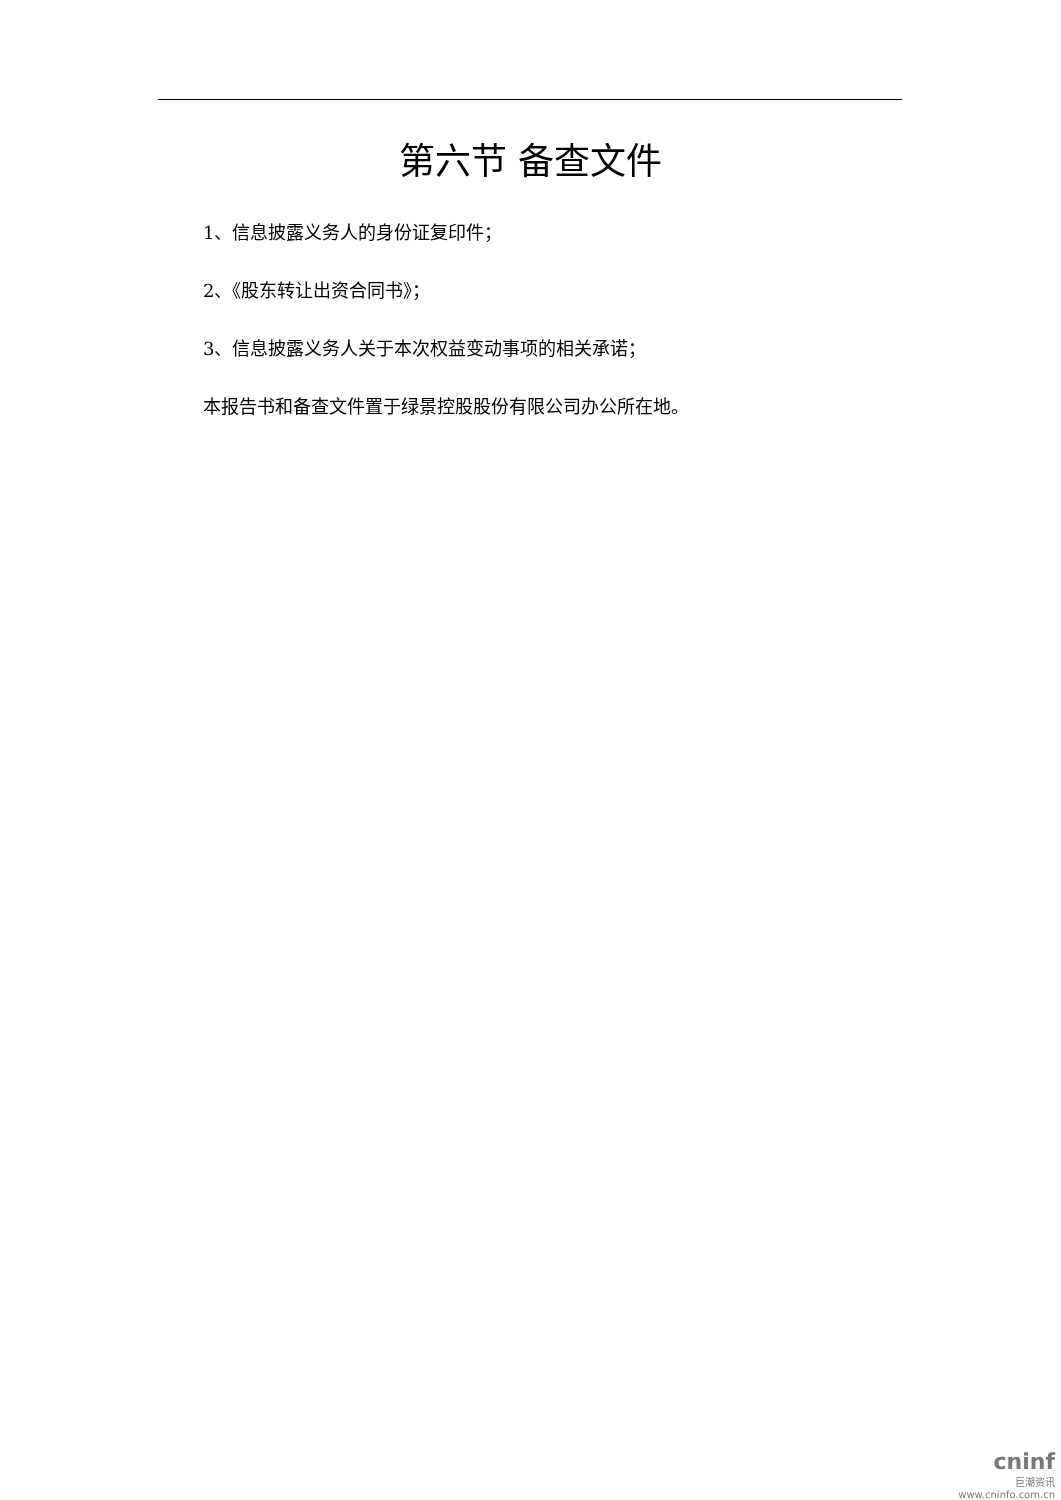第六节 备查文件
1、信息披露义务人的身份证复印件；
2、《股东转让出资合同书》；
3、信息披露义务人关于本次权益变动事项的相关承诺；
本报告书和备查文件置于绿景控股股份有限公司办公所在地。
cninf
巨潮资讯
www.cninfo.com.cn